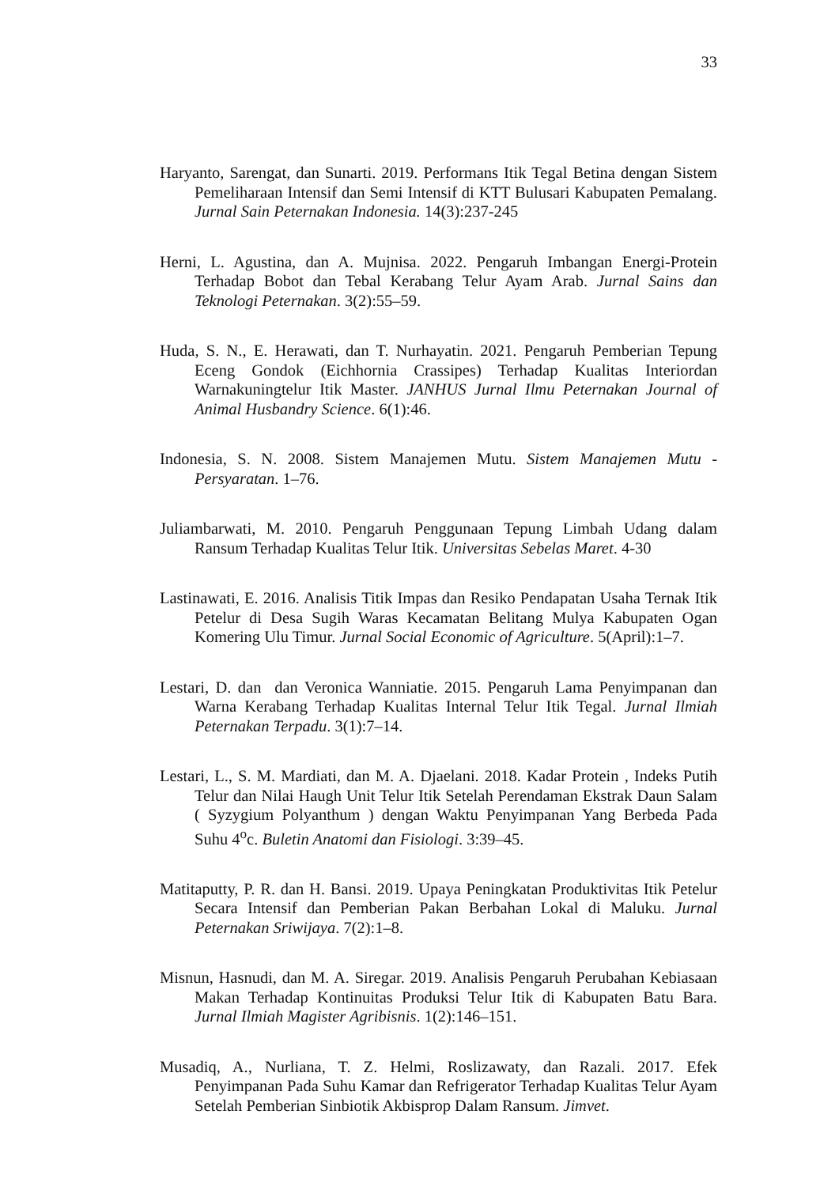33
Haryanto, Sarengat, dan Sunarti. 2019. Performans Itik Tegal Betina dengan Sistem Pemeliharaan Intensif dan Semi Intensif di KTT Bulusari Kabupaten Pemalang. Jurnal Sain Peternakan Indonesia. 14(3):237-245
Herni, L. Agustina, dan A. Mujnisa. 2022. Pengaruh Imbangan Energi-Protein Terhadap Bobot dan Tebal Kerabang Telur Ayam Arab. Jurnal Sains dan Teknologi Peternakan. 3(2):55–59.
Huda, S. N., E. Herawati, dan T. Nurhayatin. 2021. Pengaruh Pemberian Tepung Eceng Gondok (Eichhornia Crassipes) Terhadap Kualitas Interiordan Warnakuningtelur Itik Master. JANHUS Jurnal Ilmu Peternakan Journal of Animal Husbandry Science. 6(1):46.
Indonesia, S. N. 2008. Sistem Manajemen Mutu. Sistem Manajemen Mutu - Persyaratan. 1–76.
Juliambarwati, M. 2010. Pengaruh Penggunaan Tepung Limbah Udang dalam Ransum Terhadap Kualitas Telur Itik. Universitas Sebelas Maret. 4-30
Lastinawati, E. 2016. Analisis Titik Impas dan Resiko Pendapatan Usaha Ternak Itik Petelur di Desa Sugih Waras Kecamatan Belitang Mulya Kabupaten Ogan Komering Ulu Timur. Jurnal Social Economic of Agriculture. 5(April):1–7.
Lestari, D. dan dan Veronica Wanniatie. 2015. Pengaruh Lama Penyimpanan dan Warna Kerabang Terhadap Kualitas Internal Telur Itik Tegal. Jurnal Ilmiah Peternakan Terpadu. 3(1):7–14.
Lestari, L., S. M. Mardiati, dan M. A. Djaelani. 2018. Kadar Protein , Indeks Putih Telur dan Nilai Haugh Unit Telur Itik Setelah Perendaman Ekstrak Daun Salam ( Syzygium Polyanthum ) dengan Waktu Penyimpanan Yang Berbeda Pada Suhu 4<sup>o</sup>c. Buletin Anatomi dan Fisiologi. 3:39–45.
Matitaputty, P. R. dan H. Bansi. 2019. Upaya Peningkatan Produktivitas Itik Petelur Secara Intensif dan Pemberian Pakan Berbahan Lokal di Maluku. Jurnal Peternakan Sriwijaya. 7(2):1–8.
Misnun, Hasnudi, dan M. A. Siregar. 2019. Analisis Pengaruh Perubahan Kebiasaan Makan Terhadap Kontinuitas Produksi Telur Itik di Kabupaten Batu Bara. Jurnal Ilmiah Magister Agribisnis. 1(2):146–151.
Musadiq, A., Nurliana, T. Z. Helmi, Roslizawaty, dan Razali. 2017. Efek Penyimpanan Pada Suhu Kamar dan Refrigerator Terhadap Kualitas Telur Ayam Setelah Pemberian Sinbiotik Akbisprop Dalam Ransum. Jimvet.